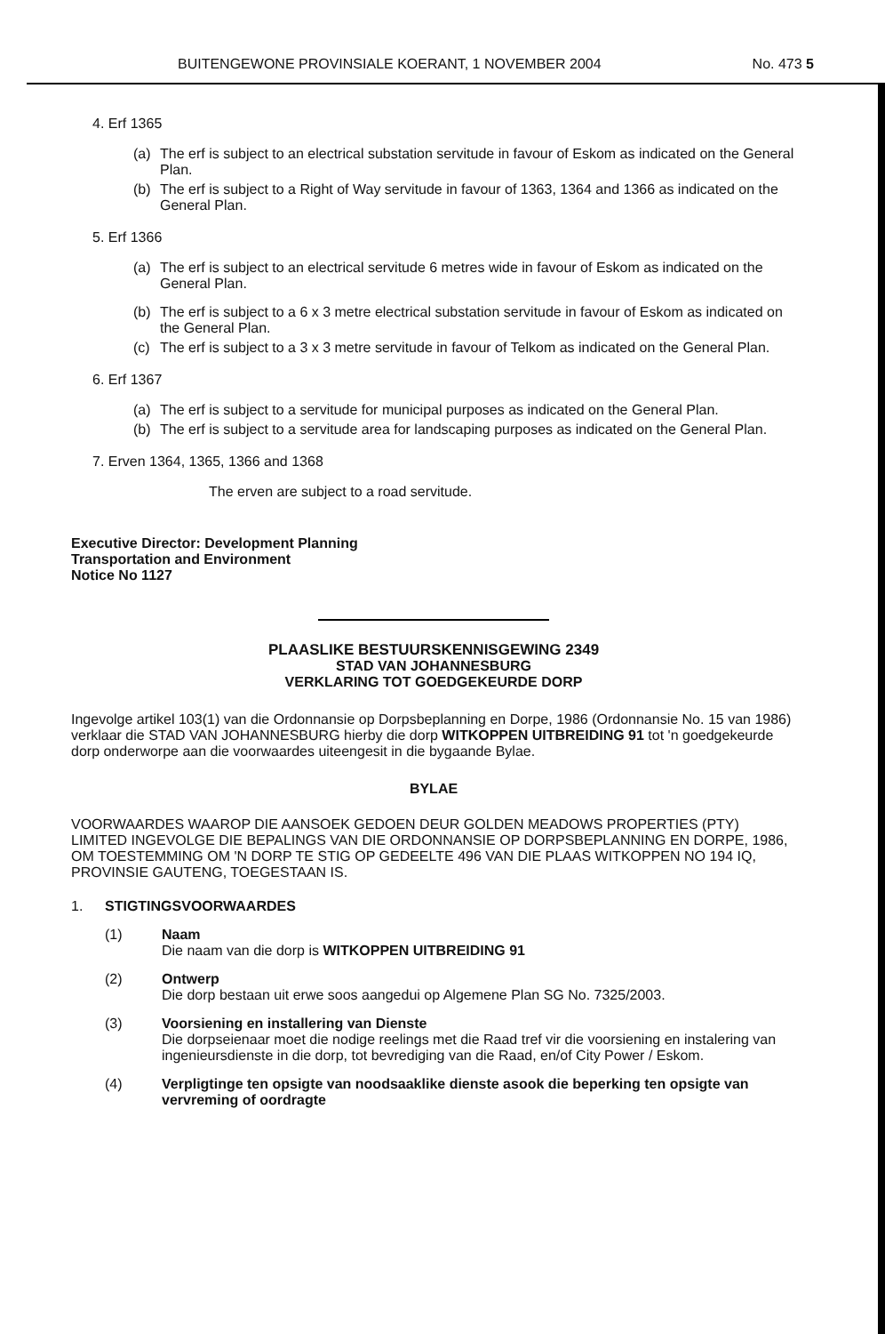BUITENGEWONE PROVINSIALE KOERANT, 1 NOVEMBER 2004 No. 473 5
4. Erf 1365
(a) The erf is subject to an electrical substation servitude in favour of Eskom as indicated on the General Plan.
(b) The erf is subject to a Right of Way servitude in favour of 1363, 1364 and 1366 as indicated on the General Plan.
5. Erf 1366
(a) The erf is subject to an electrical servitude 6 metres wide in favour of Eskom as indicated on the General Plan.
(b) The erf is subject to a 6 x 3 metre electrical substation servitude in favour of Eskom as indicated on the General Plan.
(c) The erf is subject to a 3 x 3 metre servitude in favour of Telkom as indicated on the General Plan.
6. Erf 1367
(a) The erf is subject to a servitude for municipal purposes as indicated on the General Plan.
(b) The erf is subject to a servitude area for landscaping purposes as indicated on the General Plan.
7. Erven 1364, 1365, 1366 and 1368
The erven are subject to a road servitude.
Executive Director: Development Planning
Transportation and Environment
Notice No 1127
PLAASLIKE BESTUURSKENNISGEWING 2349
STAD VAN JOHANNESBURG
VERKLARING TOT GOEDGEKEURDE DORP
Ingevolge artikel 103(1) van die Ordonnansie op Dorpsbeplanning en Dorpe, 1986 (Ordonnansie No. 15 van 1986) verklaar die STAD VAN JOHANNESBURG hierby die dorp WITKOPPEN UITBREIDING 91 tot 'n goedgekeurde dorp onderworpe aan die voorwaardes uiteengesit in die bygaande Bylae.
BYLAE
VOORWAARDES WAAROP DIE AANSOEK GEDOEN DEUR GOLDEN MEADOWS PROPERTIES (PTY) LIMITED INGEVOLGE DIE BEPALINGS VAN DIE ORDONNANSIE OP DORPSBEPLANNING EN DORPE, 1986, OM TOESTEMMING OM 'N DORP TE STIG OP GEDEELTE 496 VAN DIE PLAAS WITKOPPEN NO 194 IQ, PROVINSIE GAUTENG, TOEGESTAAN IS.
1. STIGTINGSVOORWAARDES
(1) Naam
Die naam van die dorp is WITKOPPEN UITBREIDING 91
(2) Ontwerp
Die dorp bestaan uit erwe soos aangedui op Algemene Plan SG No. 7325/2003.
(3) Voorsiening en installering van Dienste
Die dorpseienaar moet die nodige reelings met die Raad tref vir die voorsiening en instalering van ingenieursdienste in die dorp, tot bevrediging van die Raad, en/of City Power / Eskom.
(4) Verpligtinge ten opsigte van noodsaaklike dienste asook die beperking ten opsigte van vervreming of oordragte